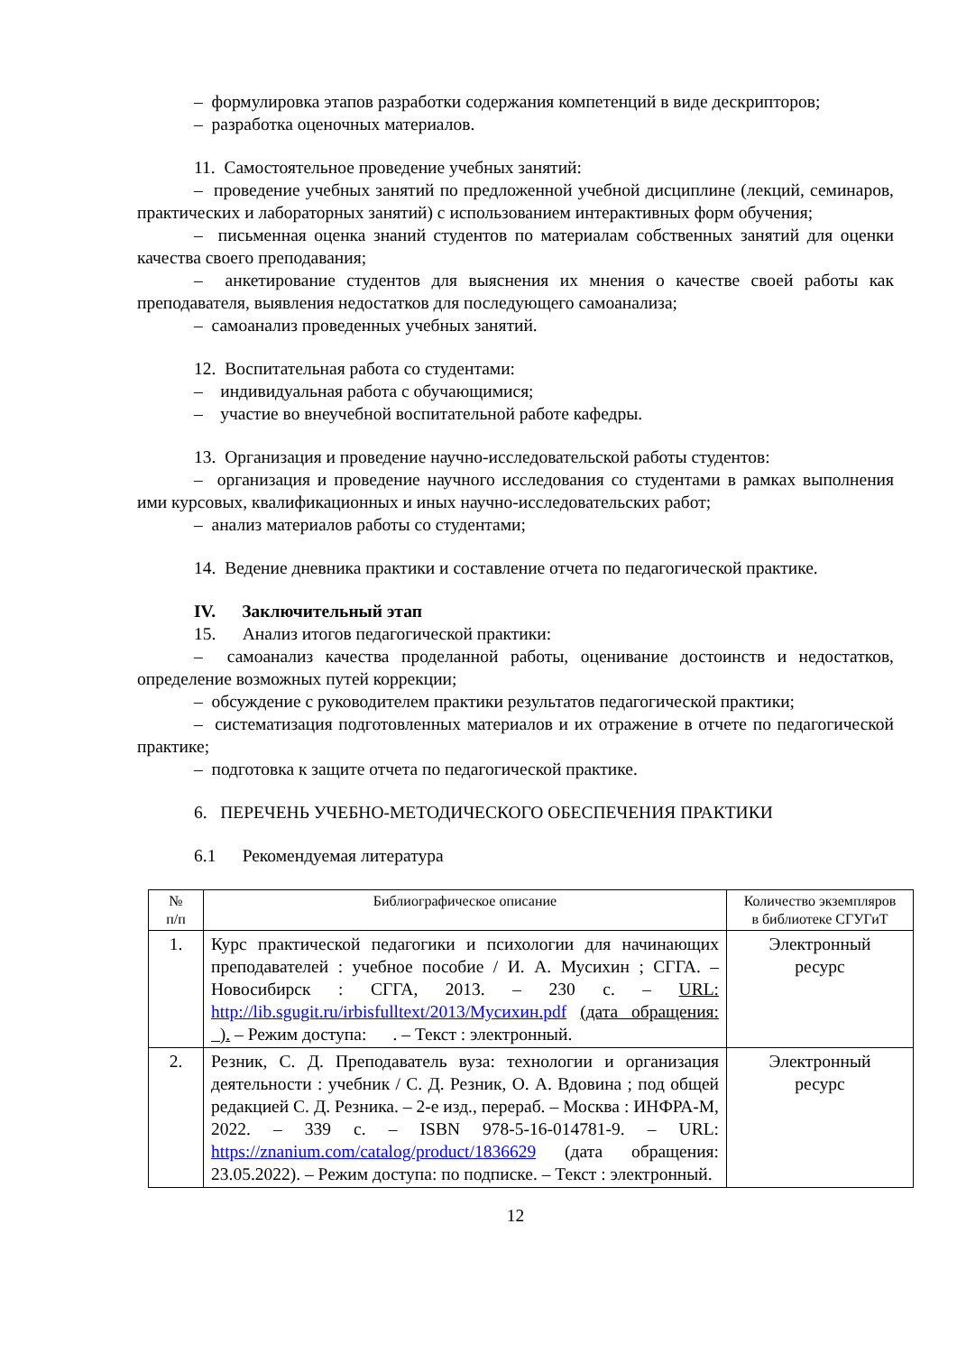– формулировка этапов разработки содержания компетенций в виде дескрипторов;
– разработка оценочных материалов.
11. Самостоятельное проведение учебных занятий:
– проведение учебных занятий по предложенной учебной дисциплине (лекций, семинаров, практических и лабораторных занятий) с использованием интерактивных форм обучения;
– письменная оценка знаний студентов по материалам собственных занятий для оценки качества своего преподавания;
– анкетирование студентов для выяснения их мнения о качестве своей работы как преподавателя, выявления недостатков для последующего самоанализа;
– самоанализ проведенных учебных занятий.
12. Воспитательная работа со студентами:
– индивидуальная работа с обучающимися;
– участие во внеучебной воспитательной работе кафедры.
13. Организация и проведение научно-исследовательской работы студентов:
– организация и проведение научного исследования со студентами в рамках выполнения ими курсовых, квалификационных и иных научно-исследовательских работ;
– анализ материалов работы со студентами;
14. Ведение дневника практики и составление отчета по педагогической практике.
IV. Заключительный этап
15. Анализ итогов педагогической практики:
– самоанализ качества проделанной работы, оценивание достоинств и недостатков, определение возможных путей коррекции;
– обсуждение с руководителем практики результатов педагогической практики;
– систематизация подготовленных материалов и их отражение в отчете по педагогической практике;
– подготовка к защите отчета по педагогической практике.
6. ПЕРЕЧЕНЬ УЧЕБНО-МЕТОДИЧЕСКОГО ОБЕСПЕЧЕНИЯ ПРАКТИКИ
6.1 Рекомендуемая литература
| № п/п | Библиографическое описание | Количество экземпляров в библиотеке СГУГиТ |
| --- | --- | --- |
| 1. | Курс практической педагогики и психологии для начинающих преподавателей : учебное пособие / И. А. Мусихин ; СГГА. – Новосибирск : СГГА, 2013. – 230 с. – URL: http://lib.sgugit.ru/irbisfulltext/2013/Мусихин.pdf (дата обращения: ). – Режим доступа: . – Текст : электронный. | Электронный ресурс |
| 2. | Резник, С. Д. Преподаватель вуза: технологии и организация деятельности : учебник / С. Д. Резник, О. А. Вдовина ; под общей редакцией С. Д. Резника. – 2-е изд., перераб. – Москва : ИНФРА-М, 2022. – 339 с. – ISBN 978-5-16-014781-9. – URL: https://znanium.com/catalog/product/1836629 (дата обращения: 23.05.2022). – Режим доступа: по подписке. – Текст : электронный. | Электронный ресурс |
12